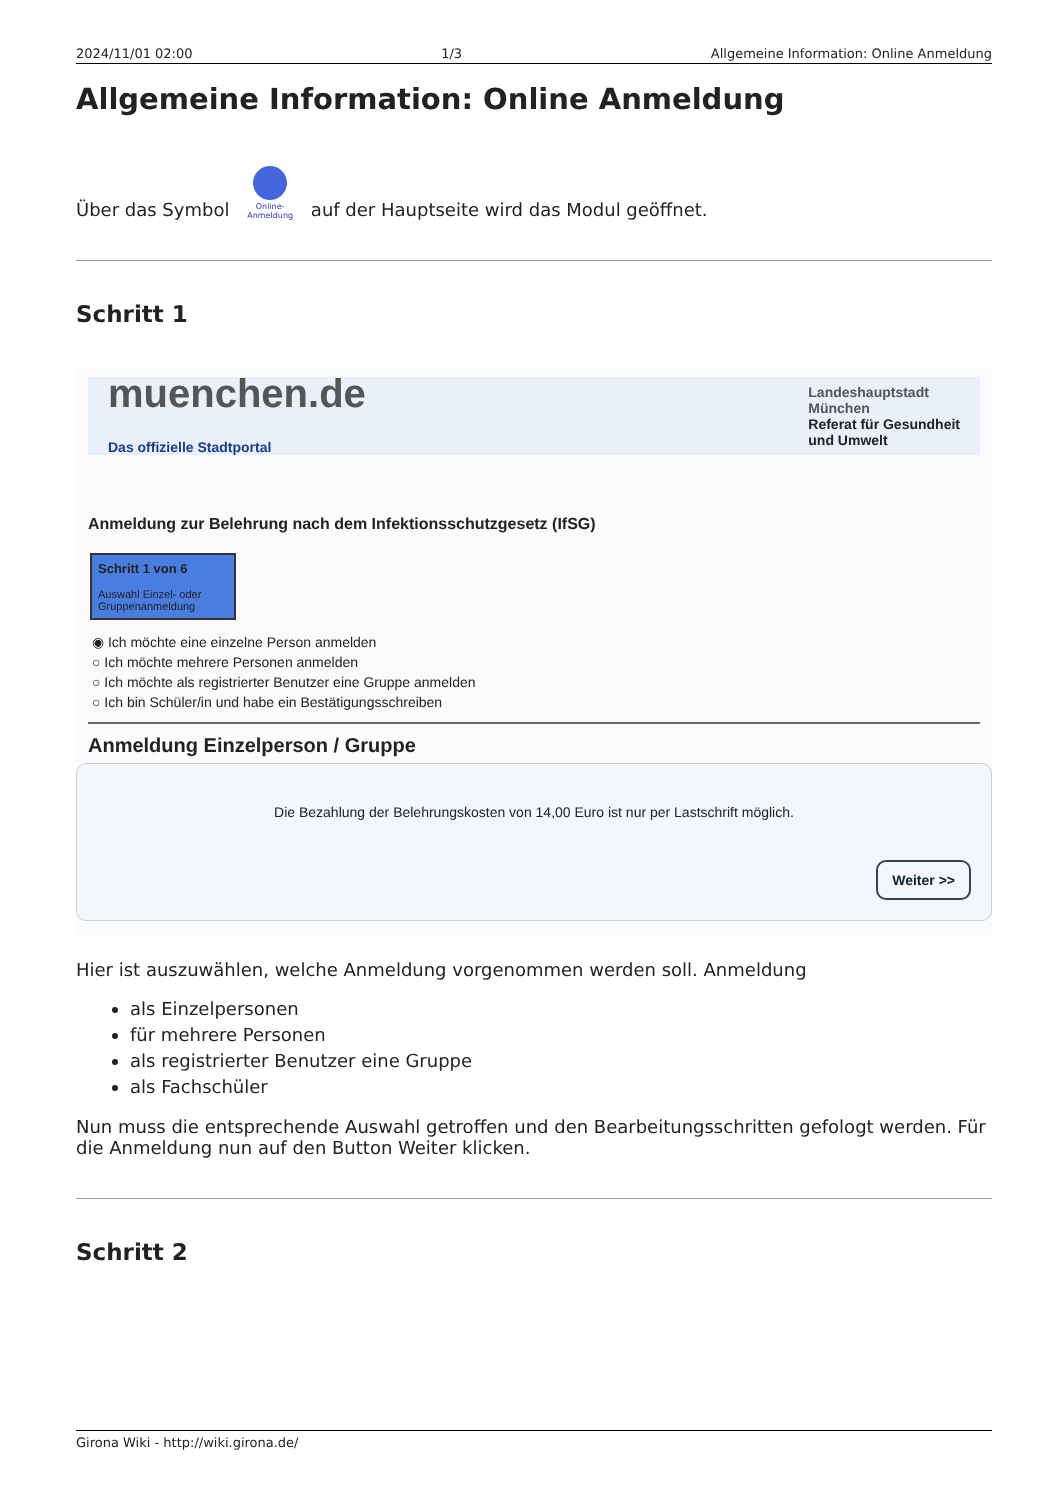2024/11/01 02:00 1/3 Allgemeine Information: Online Anmeldung
Allgemeine Information: Online Anmeldung
Über das Symbol
Online-
Anmeldung auf der Hauptseite wird das Modul geöffnet.
Schritt 1
muenchen.de
Das offizielle Stadtportal Landeshauptstadt
München
Referat für Gesundheit
und Umwelt
Anmeldung zur Belehrung nach dem Infektionsschutzgesetz (IfSG)
Schritt 1 von 6
Auswahl Einzel- oder Gruppenanmeldung
◉ Ich möchte eine einzelne Person anmelden
○ Ich möchte mehrere Personen anmelden
○ Ich möchte als registrierter Benutzer eine Gruppe anmelden
○ Ich bin Schüler/in und habe ein Bestätigungsschreiben
Anmeldung Einzelperson / Gruppe
Die Bezahlung der Belehrungskosten von 14,00 Euro ist nur per Lastschrift möglich.
Weiter >>
Hier ist auszuwählen, welche Anmeldung vorgenommen werden soll. Anmeldung
als Einzelpersonen
für mehrere Personen
als registrierter Benutzer eine Gruppe
als Fachschüler
Nun muss die entsprechende Auswahl getroffen und den Bearbeitungsschritten gefologt werden. Für die Anmeldung nun auf den Button Weiter klicken.
Schritt 2
Girona Wiki - http://wiki.girona.de/